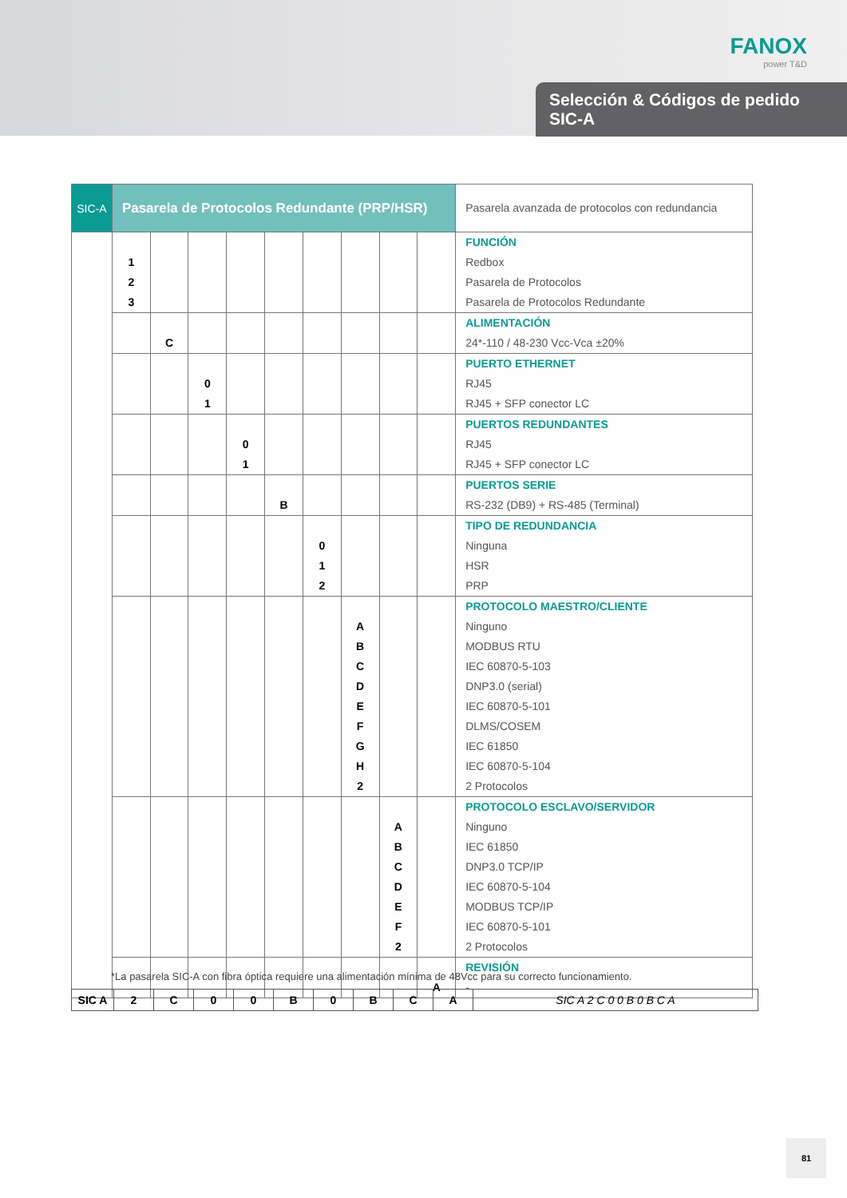FANOX
power T&D
Selección & Códigos de pedido
SIC-A
| SIC-A | Pasarela de Protocolos Redundante (PRP/HSR) | | | | | | | | | Pasarela avanzada de protocolos con redundancia |
| | 1 2 3 | | | | | | | | | FUNCIÓN Redbox Pasarela de Protocolos Pasarela de Protocolos Redundante |
| | | C | | | | | | | | ALIMENTACIÓN 24*-110 / 48-230 Vcc-Vca ±20% |
| | | | 0 1 | | | | | | | PUERTO ETHERNET RJ45 RJ45 + SFP conector LC |
| | | | | 0 1 | | | | | | PUERTOS REDUNDANTES RJ45 RJ45 + SFP conector LC |
| | | | | | B | | | | | PUERTOS SERIE RS-232 (DB9) + RS-485 (Terminal) |
| | | | | | | 0 1 2 | | | | TIPO DE REDUNDANCIA Ninguna HSR PRP |
| | | | | | | | A B C D E F G H 2 | | | PROTOCOLO MAESTRO/CLIENTE Ninguno MODBUS RTU IEC 60870-5-103 DNP3.0 (serial) IEC 60870-5-101 DLMS/COSEM IEC 61850 IEC 60870-5-104 2 Protocolos |
| | | | | | | | | A B C D E F 2 | | PROTOCOLO ESCLAVO/SERVIDOR Ninguno IEC 61850 DNP3.0 TCP/IP IEC 60870-5-104 MODBUS TCP/IP IEC 60870-5-101 2 Protocolos |
| | | | | | | | | | A | REVISIÓN - |
*La pasarela SIC-A con fibra óptica requiere una alimentación mínima de 48Vcc para su correcto funcionamiento.
| SIC A | 2 | C | 0 | 0 | B | 0 | B | C | A | SIC A 2 C 0 0 B 0 B C A |
81